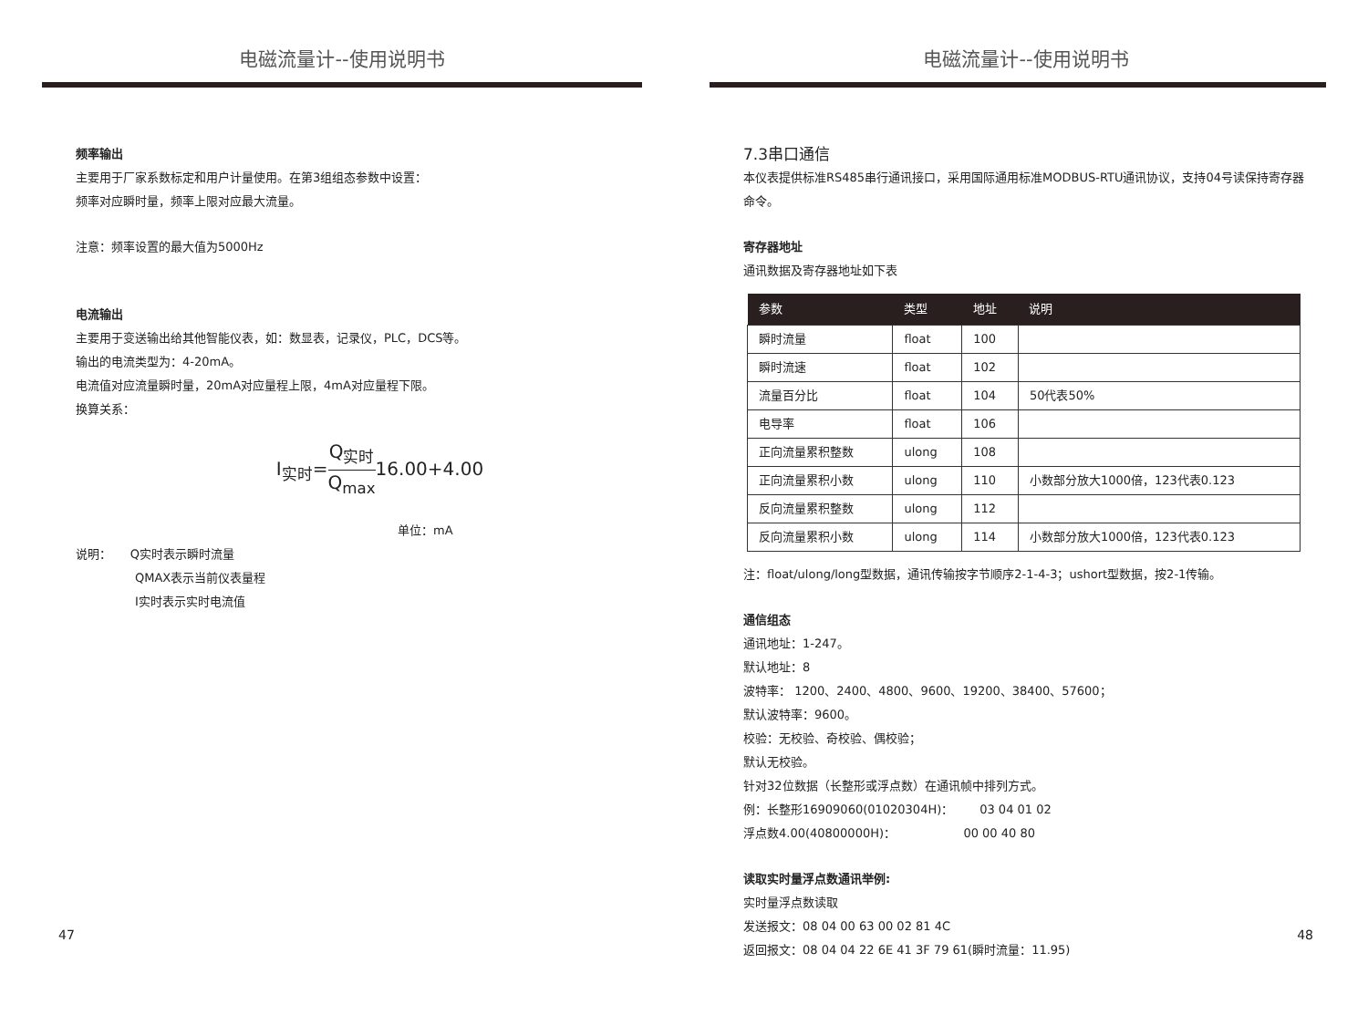电磁流量计--使用说明书
频率输出
主要用于厂家系数标定和用户计量使用。在第3组组态参数中设置：
频率对应瞬时量，频率上限对应最大流量。
注意：频率设置的最大值为5000Hz
电流输出
主要用于变送输出给其他智能仪表，如：数显表，记录仪，PLC，DCS等。
输出的电流类型为：4-20mA。
电流值对应流量瞬时量，20mA对应量程上限，4mA对应量程下限。
换算关系：
I<sub>实时</sub>=Q<sub>实时</sub> Q<sub>max</sub>16.00+4.00
单位：mA
说明： Q实时表示瞬时流量
QMAX表示当前仪表量程
I实时表示实时电流值
47
电磁流量计--使用说明书
7.3串口通信
本仪表提供标准RS485串行通讯接口，采用国际通用标准MODBUS-RTU通讯协议，支持04号读保持寄存器命令。
寄存器地址
通讯数据及寄存器地址如下表
| 参数 | 类型 | 地址 | 说明 |
| --- | --- | --- | --- |
| 瞬时流量 | float | 100 | |
| 瞬时流速 | float | 102 | |
| 流量百分比 | float | 104 | 50代表50% |
| 电导率 | float | 106 | |
| 正向流量累积整数 | ulong | 108 | |
| 正向流量累积小数 | ulong | 110 | 小数部分放大1000倍，123代表0.123 |
| 反向流量累积整数 | ulong | 112 | |
| 反向流量累积小数 | ulong | 114 | 小数部分放大1000倍，123代表0.123 |
注：float/ulong/long型数据，通讯传输按字节顺序2-1-4-3；ushort型数据，按2-1传输。
通信组态
通讯地址：1-247。
默认地址：8
波特率： 1200、2400、4800、9600、19200、38400、57600；
默认波特率：9600。
校验：无校验、奇校验、偶校验；
默认无校验。
针对32位数据（长整形或浮点数）在通讯帧中排列方式。
例：长整形16909060(01020304H)： 03 04 01 02
浮点数4.00(40800000H)： 00 00 40 80
读取实时量浮点数通讯举例:
实时量浮点数读取
发送报文：08 04 00 63 00 02 81 4C
返回报文：08 04 04 22 6E 41 3F 79 61(瞬时流量：11.95)
48